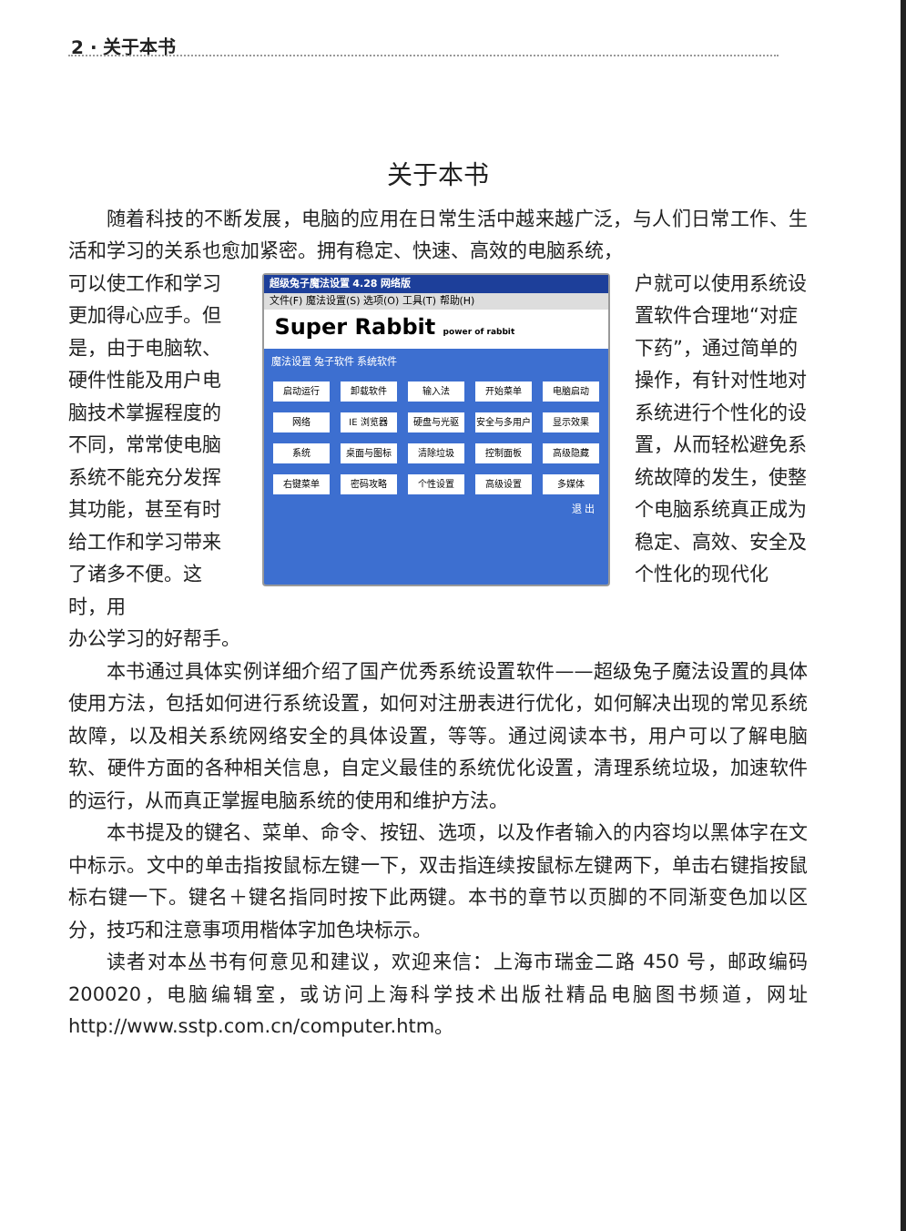2 · 关于本书
关于本书
随着科技的不断发展，电脑的应用在日常生活中越来越广泛，与人们日常工作、生活和学习的关系也愈加紧密。拥有稳定、快速、高效的电脑系统，
可以使工作和学习更加得心应手。但是，由于电脑软、硬件性能及用户电脑技术掌握程度的不同，常常使电脑系统不能充分发挥其功能，甚至有时给工作和学习带来了诸多不便。这时，用
超级兔子魔法设置 4.28 网络版
文件(F) 魔法设置(S) 选项(O) 工具(T) 帮助(H)
Super Rabbit power of rabbit
魔法设置 兔子软件 系统软件
启动运行
卸载软件
输入法
开始菜单
电脑启动
网络
IE 浏览器
硬盘与光驱
安全与多用户
显示效果
系统
桌面与图标
清除垃圾
控制面板
高级隐藏
右键菜单
密码攻略
个性设置
高级设置
多媒体
退 出
户就可以使用系统设置软件合理地“对症下药”，通过简单的操作，有针对性地对系统进行个性化的设置，从而轻松避免系统故障的发生，使整个电脑系统真正成为稳定、高效、安全及个性化的现代化
办公学习的好帮手。
本书通过具体实例详细介绍了国产优秀系统设置软件——超级兔子魔法设置的具体使用方法，包括如何进行系统设置，如何对注册表进行优化，如何解决出现的常见系统故障，以及相关系统网络安全的具体设置，等等。通过阅读本书，用户可以了解电脑软、硬件方面的各种相关信息，自定义最佳的系统优化设置，清理系统垃圾，加速软件的运行，从而真正掌握电脑系统的使用和维护方法。
本书提及的键名、菜单、命令、按钮、选项，以及作者输入的内容均以黑体字在文中标示。文中的单击指按鼠标左键一下，双击指连续按鼠标左键两下，单击右键指按鼠标右键一下。键名＋键名指同时按下此两键。本书的章节以页脚的不同渐变色加以区分，技巧和注意事项用楷体字加色块标示。
读者对本丛书有何意见和建议，欢迎来信：上海市瑞金二路 450 号，邮政编码200020，电脑编辑室，或访问上海科学技术出版社精品电脑图书频道，网址 http://www.sstp.com.cn/computer.htm。